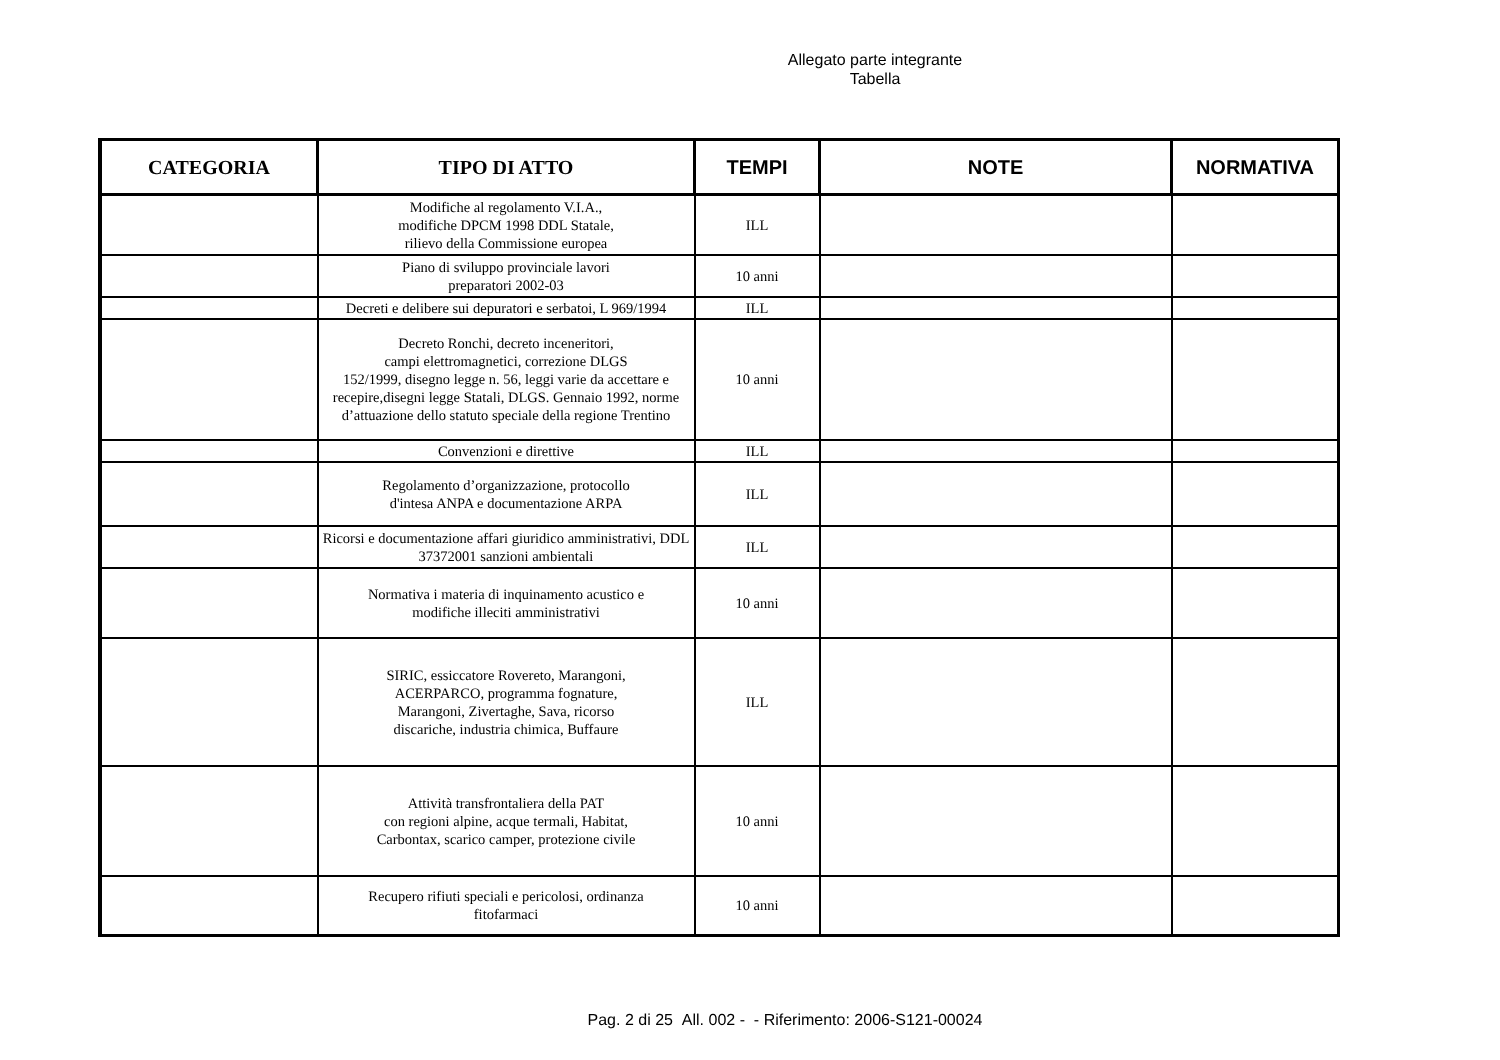Allegato parte integrante
Tabella
| CATEGORIA | TIPO DI ATTO | TEMPI | NOTE | NORMATIVA |
| --- | --- | --- | --- | --- |
| | Modifiche al regolamento V.I.A., modifiche DPCM 1998 DDL Statale, rilievo della Commissione europea | ILL | | |
| | Piano di sviluppo provinciale lavori preparatori 2002-03 | 10 anni | | |
| | Decreti e delibere sui depuratori e serbatoi, L 969/1994 | ILL | | |
| | Decreto Ronchi, decreto inceneritori, campi elettromagnetici, correzione DLGS 152/1999, disegno legge n. 56, leggi varie da accettare e recepire,disegni legge Statali, DLGS. Gennaio 1992, norme d’attuazione dello statuto speciale della regione Trentino | 10 anni | | |
| | Convenzioni e direttive | ILL | | |
| | Regolamento d’organizzazione, protocollo d'intesa ANPA e documentazione ARPA | ILL | | |
| | Ricorsi e documentazione affari giuridico amministrativi, DDL 37372001 sanzioni ambientali | ILL | | |
| | Normativa i materia di inquinamento acustico e modifiche illeciti amministrativi | 10 anni | | |
| | SIRIC, essiccatore Rovereto, Marangoni, ACERPARCO, programma fognature, Marangoni, Zivertaghe, Sava, ricorso discariche, industria chimica, Buffaure | ILL | | |
| | Attività transfrontaliera della PAT con regioni alpine, acque termali, Habitat, Carbontax, scarico camper, protezione civile | 10 anni | | |
| | Recupero rifiuti speciali e pericolosi, ordinanza fitofarmaci | 10 anni | | |
Pag. 2 di 25 All. 002 - - Riferimento: 2006-S121-00024